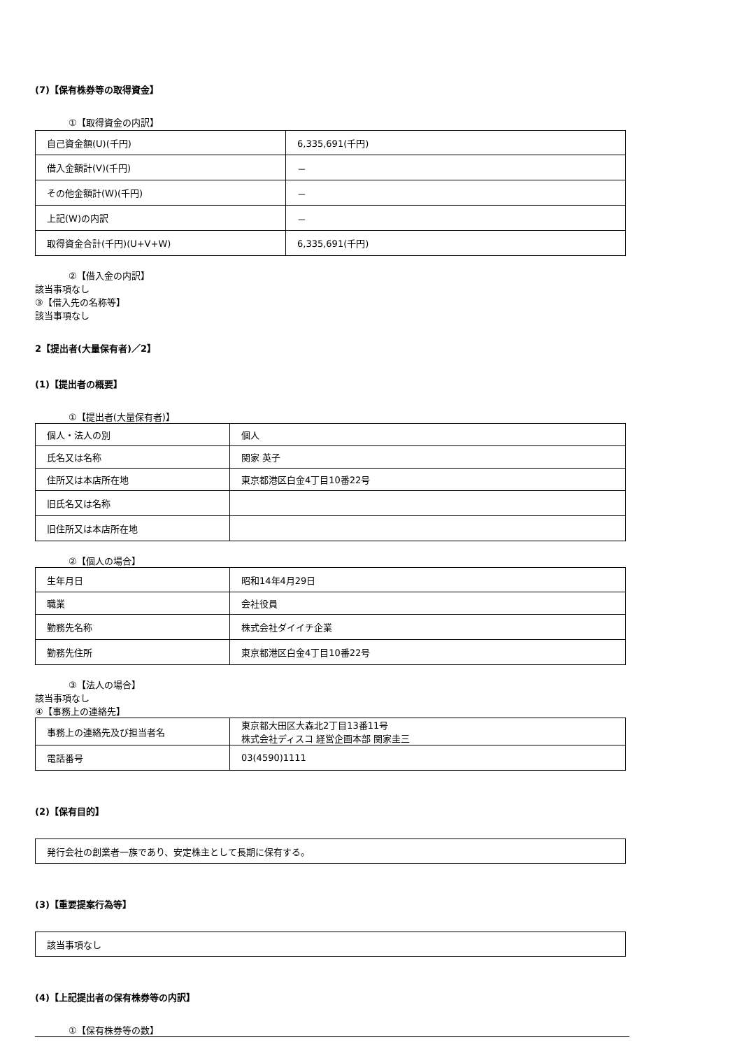(7)【保有株券等の取得資金】
①【取得資金の内訳】
| 自己資金額(U)(千円) | 6,335,691(千円) |
| 借入金額計(V)(千円) | － |
| その他金額計(W)(千円) | － |
| 上記(W)の内訳 | － |
| 取得資金合計(千円)(U+V+W) | 6,335,691(千円) |
②【借入金の内訳】
該当事項なし
③【借入先の名称等】
該当事項なし
2【提出者(大量保有者)／2】
(1)【提出者の概要】
①【提出者(大量保有者)】
| 個人・法人の別 | 個人 |
| 氏名又は名称 | 関家 英子 |
| 住所又は本店所在地 | 東京都港区白金4丁目10番22号 |
| 旧氏名又は名称 | |
| 旧住所又は本店所在地 | |
②【個人の場合】
| 生年月日 | 昭和14年4月29日 |
| 職業 | 会社役員 |
| 勤務先名称 | 株式会社ダイイチ企業 |
| 勤務先住所 | 東京都港区白金4丁目10番22号 |
③【法人の場合】
該当事項なし
④【事務上の連絡先】
| 事務上の連絡先及び担当者名 | 東京都大田区大森北2丁目13番11号 株式会社ディスコ 経営企画本部 関家圭三 |
| 電話番号 | 03(4590)1111 |
(2)【保有目的】
| 発行会社の創業者一族であり、安定株主として長期に保有する。 |
(3)【重要提案行為等】
| 該当事項なし |
(4)【上記提出者の保有株券等の内訳】
①【保有株券等の数】